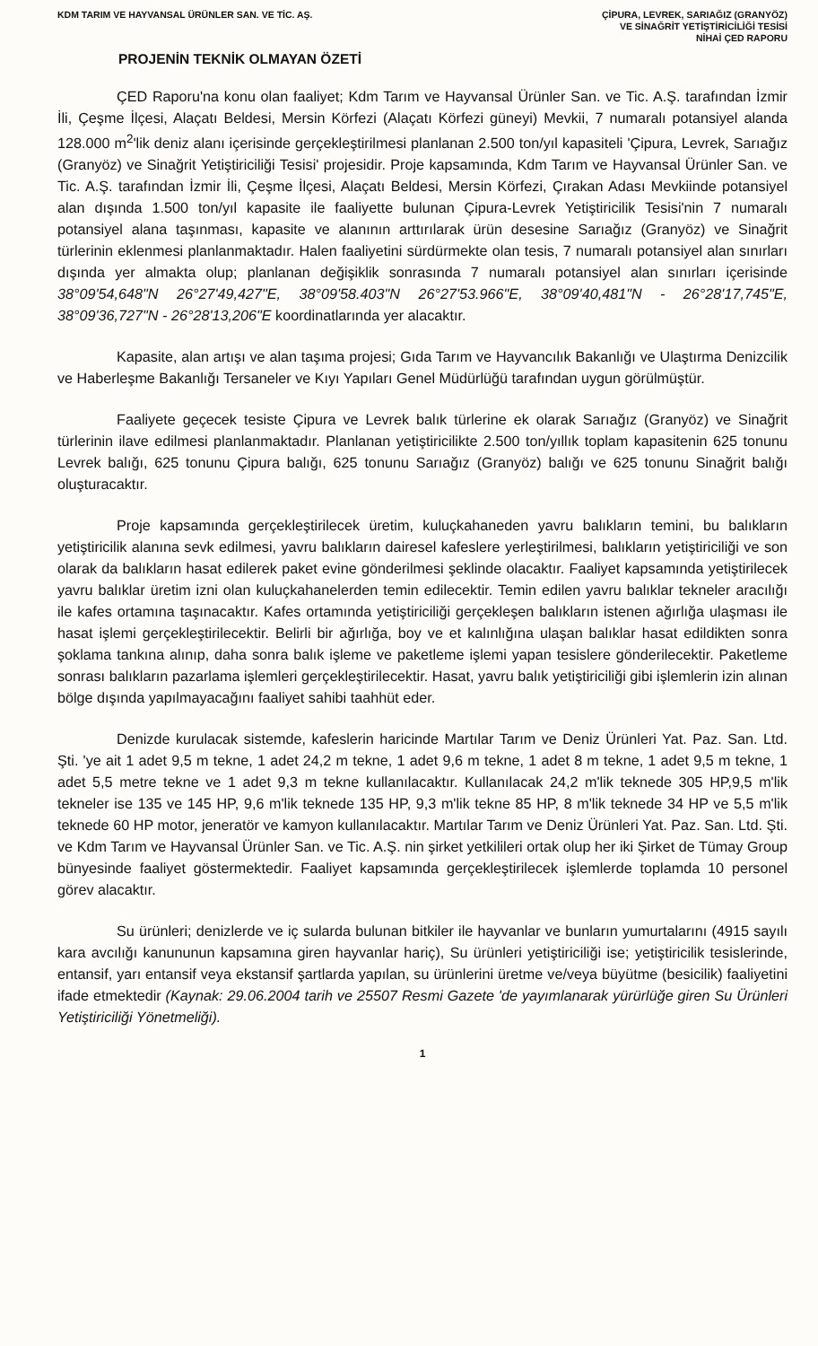KDM TARIM VE HAYVANSAL ÜRÜNLER SAN. VE TİC. AŞ.
ÇİPURA, LEVREK, SARIAĞIZ (GRANYÖZ)
VE SİNAĞRİT YETİŞTİRİCİLİĞİ TESİSİ
NİHAİ ÇED RAPORU
PROJENİN TEKNİK OLMAYAN ÖZETİ
ÇED Raporu'na konu olan faaliyet; Kdm Tarım ve Hayvansal Ürünler San. ve Tic. A.Ş. tarafından İzmir İli, Çeşme İlçesi, Alaçatı Beldesi, Mersin Körfezi (Alaçatı Körfezi güneyi) Mevkii, 7 numaralı potansiyel alanda 128.000 m<sup>2</sup>'lik deniz alanı içerisinde gerçekleştirilmesi planlanan 2.500 ton/yıl kapasiteli 'Çipura, Levrek, Sarıağız (Granyöz) ve Sinağrit Yetiştiriciliği Tesisi' projesidir. Proje kapsamında, Kdm Tarım ve Hayvansal Ürünler San. ve Tic. A.Ş. tarafından İzmir İli, Çeşme İlçesi, Alaçatı Beldesi, Mersin Körfezi, Çırakan Adası Mevkiinde potansiyel alan dışında 1.500 ton/yıl kapasite ile faaliyette bulunan Çipura-Levrek Yetiştiricilik Tesisi'nin 7 numaralı potansiyel alana taşınması, kapasite ve alanının arttırılarak ürün desesine Sarıağız (Granyöz) ve Sinağrit türlerinin eklenmesi planlanmaktadır. Halen faaliyetini sürdürmekte olan tesis, 7 numaralı potansiyel alan sınırları dışında yer almakta olup; planlanan değişiklik sonrasında 7 numaralı potansiyel alan sınırları içerisinde 38°09'54,648"N 26°27'49,427"E, 38°09'58.403"N 26°27'53.966"E, 38°09'40,481"N - 26°28'17,745"E, 38°09'36,727"N - 26°28'13,206"E koordinatlarında yer alacaktır.
Kapasite, alan artışı ve alan taşıma projesi; Gıda Tarım ve Hayvancılık Bakanlığı ve Ulaştırma Denizcilik ve Haberleşme Bakanlığı Tersaneler ve Kıyı Yapıları Genel Müdürlüğü tarafından uygun görülmüştür.
Faaliyete geçecek tesiste Çipura ve Levrek balık türlerine ek olarak Sarıağız (Granyöz) ve Sinağrit türlerinin ilave edilmesi planlanmaktadır. Planlanan yetiştiricilikte 2.500 ton/yıllık toplam kapasitenin 625 tonunu Levrek balığı, 625 tonunu Çipura balığı, 625 tonunu Sarıağız (Granyöz) balığı ve 625 tonunu Sinağrit balığı oluşturacaktır.
Proje kapsamında gerçekleştirilecek üretim, kuluçkahaneden yavru balıkların temini, bu balıkların yetiştiricilik alanına sevk edilmesi, yavru balıkların dairesel kafeslere yerleştirilmesi, balıkların yetiştiriciliği ve son olarak da balıkların hasat edilerek paket evine gönderilmesi şeklinde olacaktır. Faaliyet kapsamında yetiştirilecek yavru balıklar üretim izni olan kuluçkahanelerden temin edilecektir. Temin edilen yavru balıklar tekneler aracılığı ile kafes ortamına taşınacaktır. Kafes ortamında yetiştiriciliği gerçekleşen balıkların istenen ağırlığa ulaşması ile hasat işlemi gerçekleştirilecektir. Belirli bir ağırlığa, boy ve et kalınlığına ulaşan balıklar hasat edildikten sonra şoklama tankına alınıp, daha sonra balık işleme ve paketleme işlemi yapan tesislere gönderilecektir. Paketleme sonrası balıkların pazarlama işlemleri gerçekleştirilecektir. Hasat, yavru balık yetiştiriciliği gibi işlemlerin izin alınan bölge dışında yapılmayacağını faaliyet sahibi taahhüt eder.
Denizde kurulacak sistemde, kafeslerin haricinde Martılar Tarım ve Deniz Ürünleri Yat. Paz. San. Ltd. Şti. 'ye ait 1 adet 9,5 m tekne, 1 adet 24,2 m tekne, 1 adet 9,6 m tekne, 1 adet 8 m tekne, 1 adet 9,5 m tekne, 1 adet 5,5 metre tekne ve 1 adet 9,3 m tekne kullanılacaktır. Kullanılacak 24,2 m'lik teknede 305 HP,9,5 m'lik tekneler ise 135 ve 145 HP, 9,6 m'lik teknede 135 HP, 9,3 m'lik tekne 85 HP, 8 m'lik teknede 34 HP ve 5,5 m'lik teknede 60 HP motor, jeneratör ve kamyon kullanılacaktır. Martılar Tarım ve Deniz Ürünleri Yat. Paz. San. Ltd. Şti. ve Kdm Tarım ve Hayvansal Ürünler San. ve Tic. A.Ş. nin şirket yetkilileri ortak olup her iki Şirket de Tümay Group bünyesinde faaliyet göstermektedir. Faaliyet kapsamında gerçekleştirilecek işlemlerde toplamda 10 personel görev alacaktır.
Su ürünleri; denizlerde ve iç sularda bulunan bitkiler ile hayvanlar ve bunların yumurtalarını (4915 sayılı kara avcılığı kanununun kapsamına giren hayvanlar hariç), Su ürünleri yetiştiriciliği ise; yetiştiricilik tesislerinde, entansif, yarı entansif veya ekstansif şartlarda yapılan, su ürünlerini üretme ve/veya büyütme (besicilik) faaliyetini ifade etmektedir (Kaynak: 29.06.2004 tarih ve 25507 Resmi Gazete 'de yayımlanarak yürürlüğe giren Su Ürünleri Yetiştiriciliği Yönetmeliği).
1